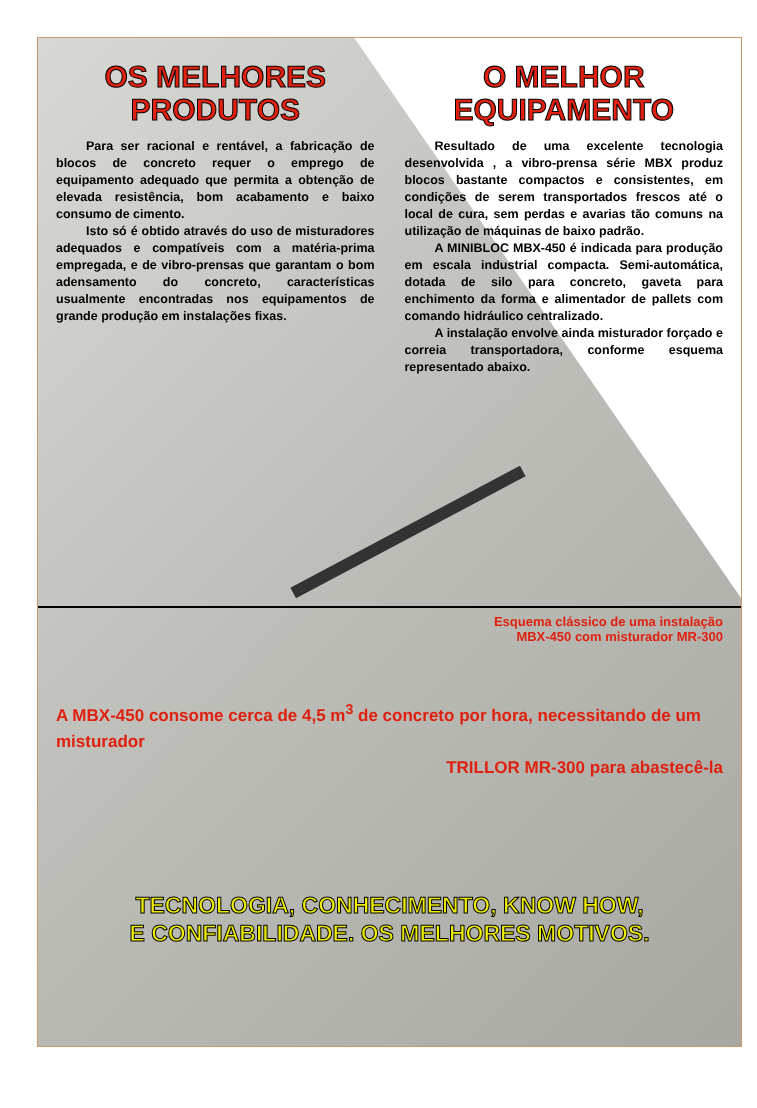OS MELHORES PRODUTOS
Para ser racional e rentável, a fabricação de blocos de concreto requer o emprego de equipamento adequado que permita a obtenção de elevada resistência, bom acabamento e baixo consumo de cimento.
Isto só é obtido através do uso de misturadores adequados e compatíveis com a matéria-prima empregada, e de vibro-prensas que garantam o bom adensamento do concreto, características usualmente encontradas nos equipamentos de grande produção em instalações fixas.
O MELHOR EQUIPAMENTO
Resultado de uma excelente tecnologia desenvolvida , a vibro-prensa série MBX produz blocos bastante compactos e consistentes, em condições de serem transportados frescos até o local de cura, sem perdas e avarias tão comuns na utilização de máquinas de baixo padrão.
A MINIBLOC MBX-450 é indicada para produção em escala industrial compacta. Semi-automática, dotada de silo para concreto, gaveta para enchimento da forma e alimentador de pallets com comando hidráulico centralizado.
A instalação envolve ainda misturador forçado e correia transportadora, conforme esquema representado abaixo.
Esquema clássico de uma instalação
MBX-450 com misturador MR-300
A MBX-450 consome cerca de 4,5 m<sup>3</sup> de concreto por hora, necessitando de um misturador
TRILLOR MR-300 para abastecê-la
TECNOLOGIA, CONHECIMENTO, KNOW HOW,
E CONFIABILIDADE. OS MELHORES MOTIVOS.